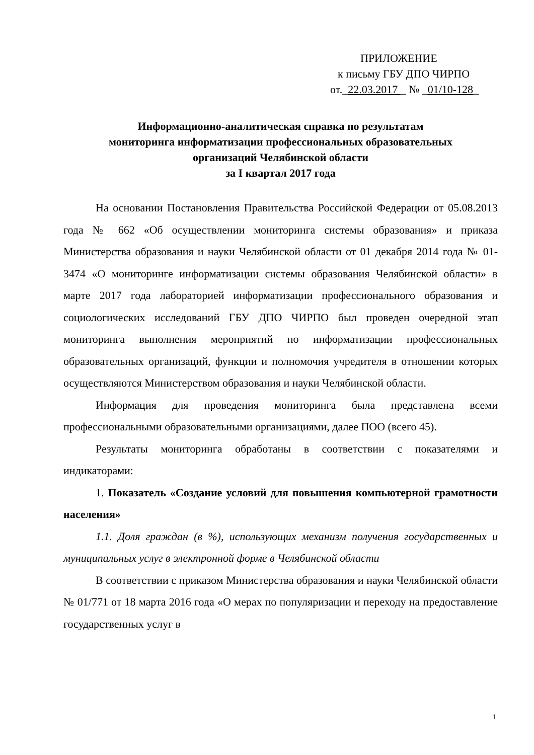ПРИЛОЖЕНИЕ
к письму ГБУ ДПО ЧИРПО
от._22.03.2017 _ № _01/10-128_
Информационно-аналитическая справка по результатам
мониторинга информатизации профессиональных образовательных
организаций Челябинской области
за I квартал 2017 года
На основании Постановления Правительства Российской Федерации от 05.08.2013 года № 662 «Об осуществлении мониторинга системы образования» и приказа Министерства образования и науки Челябинской области от 01 декабря 2014 года № 01-3474 «О мониторинге информатизации системы образования Челябинской области» в марте 2017 года лабораторией информатизации профессионального образования и социологических исследований ГБУ ДПО ЧИРПО был проведен очередной этап мониторинга выполнения мероприятий по информатизации профессиональных образовательных организаций, функции и полномочия учредителя в отношении которых осуществляются Министерством образования и науки Челябинской области.
Информация для проведения мониторинга была представлена всеми профессиональными образовательными организациями, далее ПОО (всего 45).
Результаты мониторинга обработаны в соответствии с показателями и индикаторами:
1. Показатель «Создание условий для повышения компьютерной грамотности населения»
1.1. Доля граждан (в %), использующих механизм получения государственных и муниципальных услуг в электронной форме в Челябинской области
В соответствии с приказом Министерства образования и науки Челябинской области № 01/771 от 18 марта 2016 года «О мерах по популяризации и переходу на предоставление государственных услуг в
1